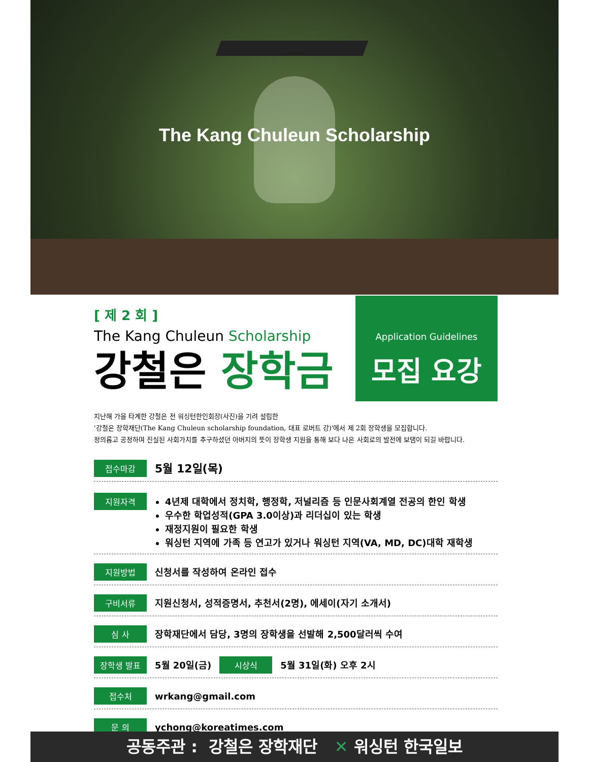The Kang Chuleun Scholarship
[ 제 2 회 ]
The Kang Chuleun Scholarship
강철은 장학금
Application Guidelines
모집 요강
지난해 가을 타계한 강철은 전 워싱턴한인회장(사진)을 기려 설립한
'강철은 장학재단(The Kang Chuleun scholarship foundation, 대표 로버트 강)'에서 제 2회 장학생을 모집합니다.
정의롭고 공정하며 진실된 사회가치를 추구하셨던 아버지의 뜻이 장학생 지원을 통해 보다 나은 사회로의 발전에 보탬이 되길 바랍니다.
접수마감 5월 12일(목)
지원자격
4년제 대학에서 정치학, 행정학, 저널리즘 등 인문사회계열 전공의 한인 학생
우수한 학업성적(GPA 3.0이상)과 리더십이 있는 학생
재정지원이 필요한 학생
워싱턴 지역에 가족 등 연고가 있거나 워싱턴 지역(VA, MD, DC)대학 재학생
지원방법 신청서를 작성하여 온라인 접수
구비서류 지원신청서, 성적증명서, 추천서(2명), 에세이(자기 소개서)
심 사 장학재단에서 담당, 3명의 장학생을 선발해 2,500달러씩 수여
장학생 발표 5월 20일(금) 시상식 5월 31일(화) 오후 2시
접수처 wrkang@gmail.com
문 의 ychong@koreatimes.com
공동주관 : 강철은 장학재단 ✕ 워싱턴 한국일보